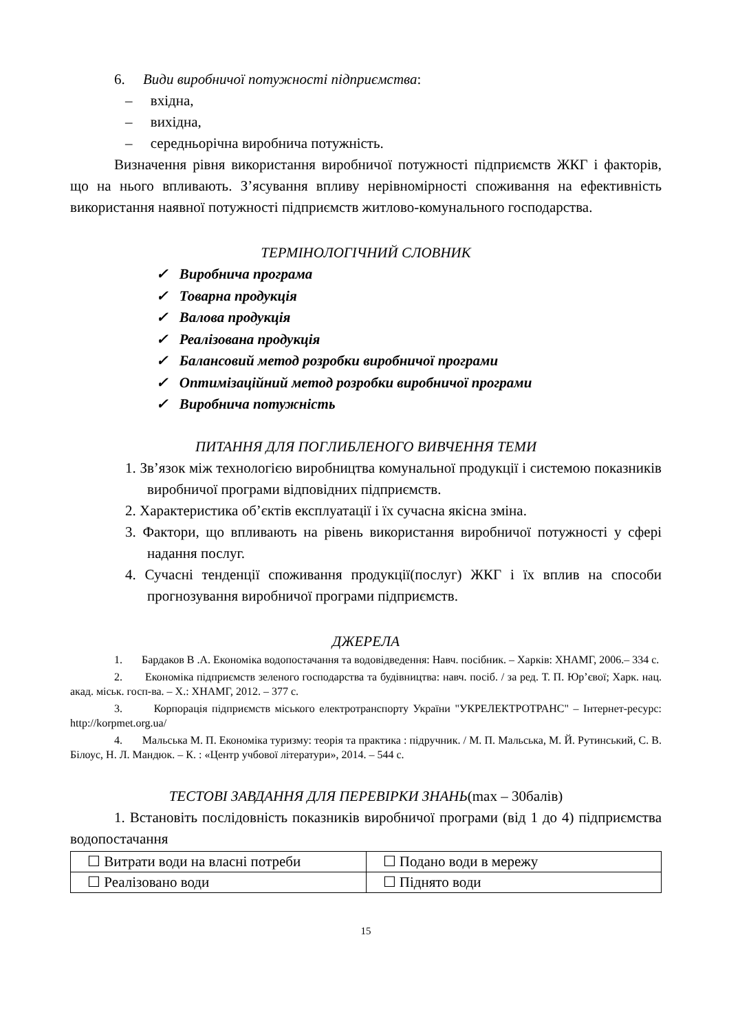6. Види виробничої потужності підприємства:
– вхідна,
– вихідна,
– середньорічна виробнича потужність.
Визначення рівня використання виробничої потужності підприємств ЖКГ і факторів, що на нього впливають. З’ясування впливу нерівномірності споживання на ефективність використання наявної потужності підприємств житлово-комунального господарства.
ТЕРМІНОЛОГІЧНИЙ СЛОВНИК
✓ Виробнича програма
✓ Товарна продукція
✓ Валова продукція
✓ Реалізована продукція
✓ Балансовий метод розробки виробничої програми
✓ Оптимізаційний метод розробки виробничої програми
✓ Виробнича потужність
ПИТАННЯ ДЛЯ ПОГЛИБЛЕНОГО ВИВЧЕННЯ ТЕМИ
1. Зв’язок між технологією виробництва комунальної продукції і системою показників виробничої програми відповідних підприємств.
2. Характеристика об’єктів експлуатації і їх сучасна якісна зміна.
3. Фактори, що впливають на рівень використання виробничої потужності у сфері надання послуг.
4. Сучасні тенденції споживання продукції(послуг) ЖКГ і їх вплив на способи прогнозування виробничої програми підприємств.
ДЖЕРЕЛА
1. Бардаков В .А. Економіка водопостачання та водовідведення: Навч. посібник. – Харків: ХНАМГ, 2006.– 334 с.
2. Економіка підприємств зеленого господарства та будівництва: навч. посіб. / за ред. Т. П. Юр’євої; Харк. нац. акад. міськ. госп-ва. – Х.: ХНАМГ, 2012. – 377 с.
3. Корпорація підприємств міського електротранспорту України "УКРЕЛЕКТРОТРАНС" – Інтернет-ресурс: http://korpmet.org.ua/
4. Мальська М. П. Економіка туризму: теорія та практика : підручник. / М. П. Мальська, М. Й. Рутинський, С. В. Білоус, Н. Л. Мандюк. – К. : «Центр учбової літератури», 2014. – 544 с.
ТЕСТОВІ ЗАВДАННЯ ДЛЯ ПЕРЕВІРКИ ЗНАНЬ(max – 30балів)
1. Встановіть послідовність показників виробничої програми (від 1 до 4) підприємства водопостачання
| ☐ Витрати води на власні потреби | ☐ Подано води в мережу |
| ☐ Реалізовано води | ☐ Піднято води |
15